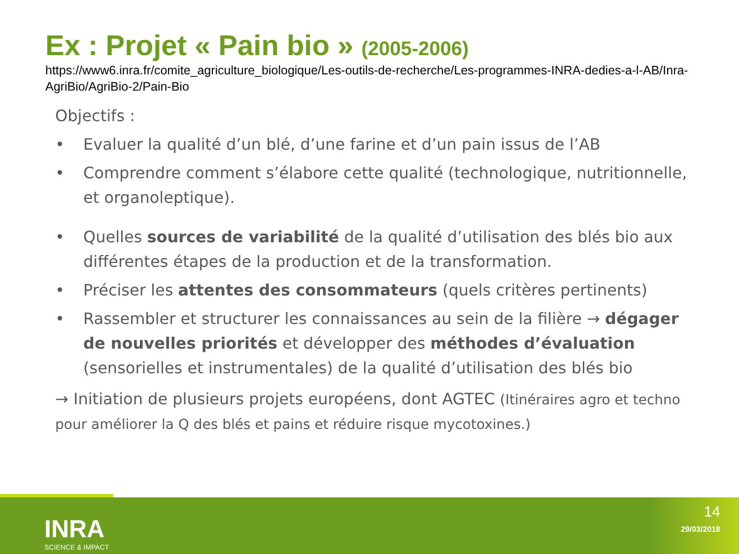Ex : Projet « Pain bio » (2005-2006)
https://www6.inra.fr/comite_agriculture_biologique/Les-outils-de-recherche/Les-programmes-INRA-dedies-a-l-AB/Inra-AgriBio/AgriBio-2/Pain-Bio
Objectifs :
• Evaluer la qualité d’un blé, d’une farine et d’un pain issus de l’AB
• Comprendre comment s’élabore cette qualité (technologique, nutritionnelle, et organoleptique).
• Quelles sources de variabilité de la qualité d’utilisation des blés bio aux différentes étapes de la production et de la transformation.
• Préciser les attentes des consommateurs (quels critères pertinents)
• Rassembler et structurer les connaissances au sein de la filière → dégager de nouvelles priorités et développer des méthodes d’évaluation (sensorielles et instrumentales) de la qualité d’utilisation des blés bio
→ Initiation de plusieurs projets européens, dont AGTEC (Itinéraires agro et techno pour améliorer la Q des blés et pains et réduire risque mycotoxines.)
INRA
SCIENCE & IMPACT
14
29/03/2018